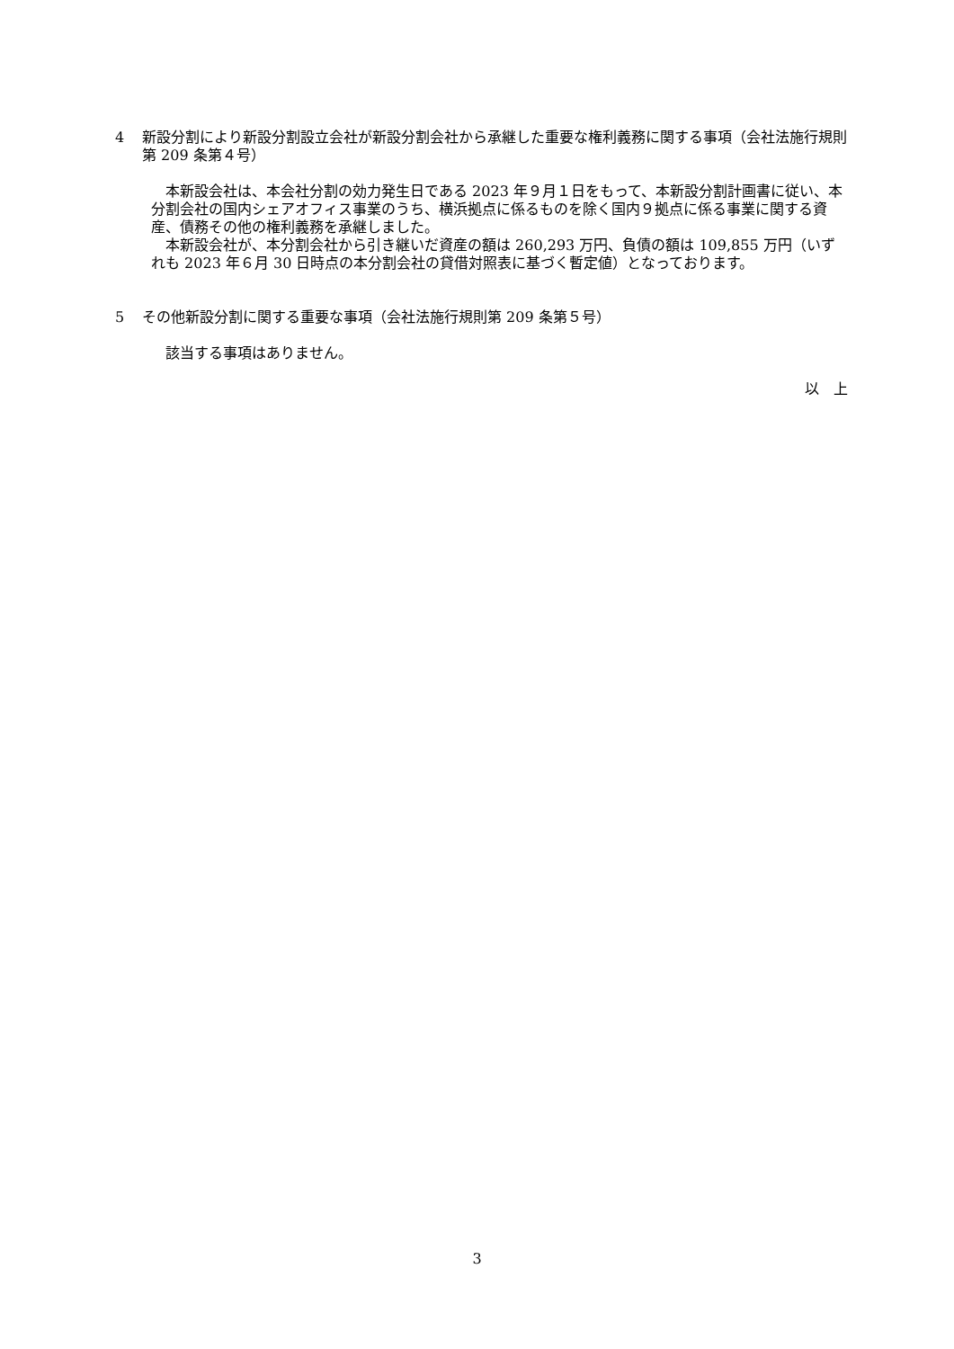4 新設分割により新設分割設立会社が新設分割会社から承継した重要な権利義務に関する事項（会社法施行規則第 209 条第４号）
本新設会社は、本会社分割の効力発生日である 2023 年９月１日をもって、本新設分割計画書に従い、本分割会社の国内シェアオフィス事業のうち、横浜拠点に係るものを除く国内９拠点に係る事業に関する資産、債務その他の権利義務を承継しました。
本新設会社が、本分割会社から引き継いだ資産の額は 260,293 万円、負債の額は 109,855 万円（いずれも 2023 年６月 30 日時点の本分割会社の貸借対照表に基づく暫定値）となっております。
5 その他新設分割に関する重要な事項（会社法施行規則第 209 条第５号）
該当する事項はありません。
以　上
3